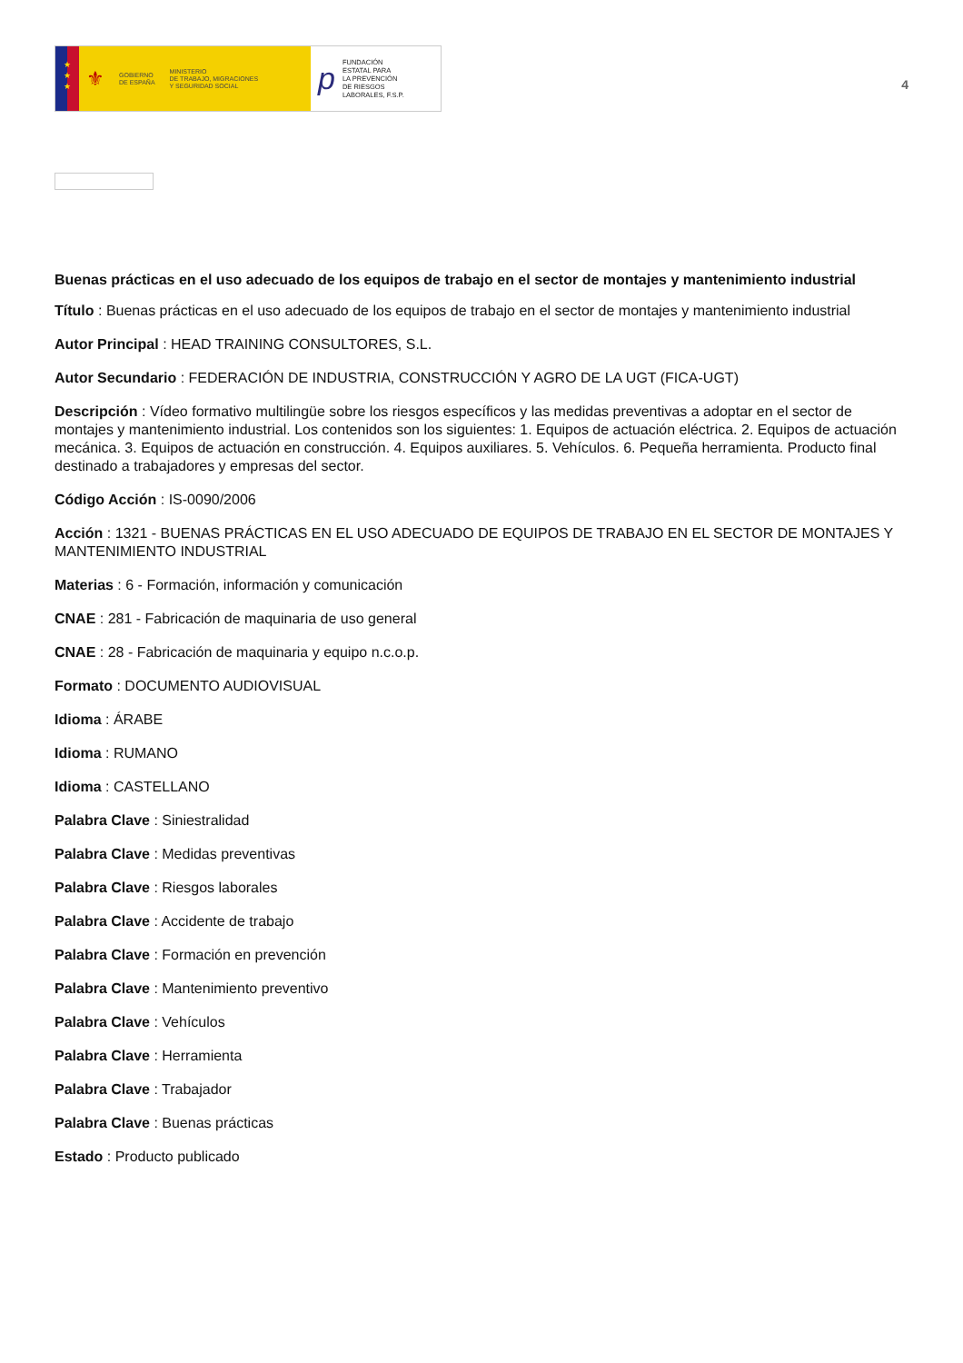★
★
★
⚜
GOBIERNO
DE ESPAÑA
MINISTERIO
DE TRABAJO, MIGRACIONES
Y SEGURIDAD SOCIAL
p FUNDACIÓN
ESTATAL PARA
LA PREVENCIÓN
DE RIESGOS
LABORALES, F.S.P.
4
Buenas prácticas en el uso adecuado de los equipos de trabajo en el sector de montajes y mantenimiento industrial
Título : Buenas prácticas en el uso adecuado de los equipos de trabajo en el sector de montajes y mantenimiento industrial
Autor Principal : HEAD TRAINING CONSULTORES, S.L.
Autor Secundario : FEDERACIÓN DE INDUSTRIA, CONSTRUCCIÓN Y AGRO DE LA UGT (FICA-UGT)
Descripción : Vídeo formativo multilingüe sobre los riesgos específicos y las medidas preventivas a adoptar en el sector de montajes y mantenimiento industrial. Los contenidos son los siguientes: 1. Equipos de actuación eléctrica. 2. Equipos de actuación mecánica. 3. Equipos de actuación en construcción. 4. Equipos auxiliares. 5. Vehículos. 6. Pequeña herramienta. Producto final destinado a trabajadores y empresas del sector.
Código Acción : IS-0090/2006
Acción : 1321 - BUENAS PRÁCTICAS EN EL USO ADECUADO DE EQUIPOS DE TRABAJO EN EL SECTOR DE MONTAJES Y MANTENIMIENTO INDUSTRIAL
Materias : 6 - Formación, información y comunicación
CNAE : 281 - Fabricación de maquinaria de uso general
CNAE : 28 - Fabricación de maquinaria y equipo n.c.o.p.
Formato : DOCUMENTO AUDIOVISUAL
Idioma : ÁRABE
Idioma : RUMANO
Idioma : CASTELLANO
Palabra Clave : Siniestralidad
Palabra Clave : Medidas preventivas
Palabra Clave : Riesgos laborales
Palabra Clave : Accidente de trabajo
Palabra Clave : Formación en prevención
Palabra Clave : Mantenimiento preventivo
Palabra Clave : Vehículos
Palabra Clave : Herramienta
Palabra Clave : Trabajador
Palabra Clave : Buenas prácticas
Estado : Producto publicado